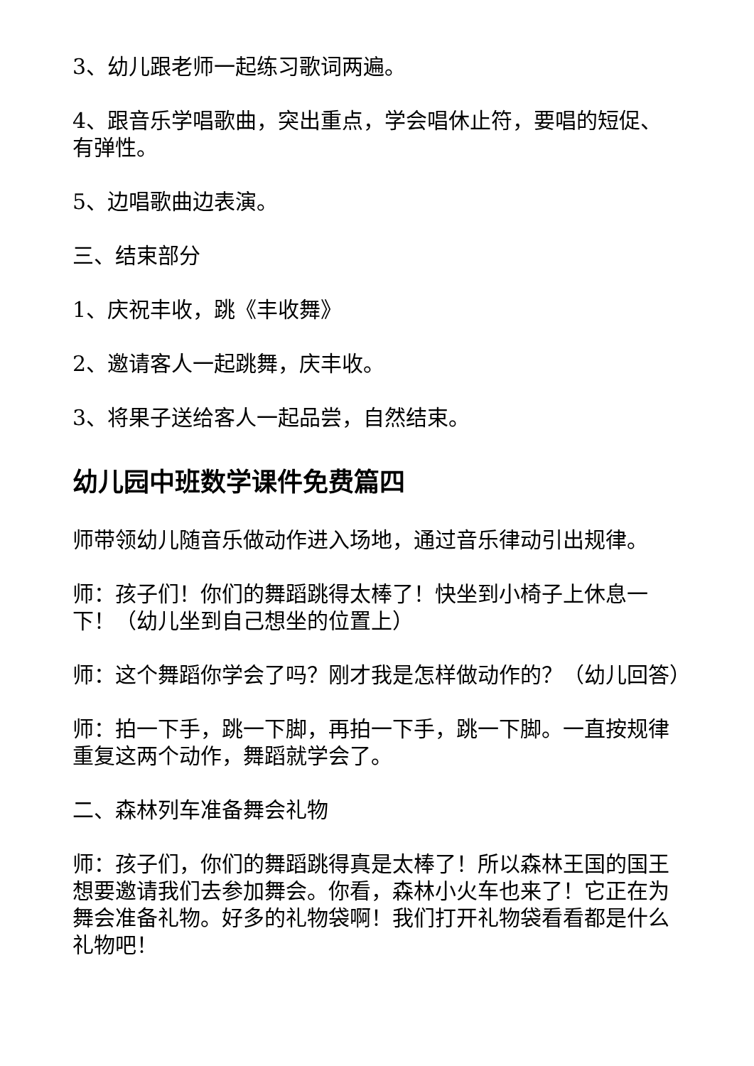3、幼儿跟老师一起练习歌词两遍。
4、跟音乐学唱歌曲，突出重点，学会唱休止符，要唱的短促、有弹性。
5、边唱歌曲边表演。
三、结束部分
1、庆祝丰收，跳《丰收舞》
2、邀请客人一起跳舞，庆丰收。
3、将果子送给客人一起品尝，自然结束。
幼儿园中班数学课件免费篇四
师带领幼儿随音乐做动作进入场地，通过音乐律动引出规律。
师：孩子们！你们的舞蹈跳得太棒了！快坐到小椅子上休息一下！（幼儿坐到自己想坐的位置上）
师：这个舞蹈你学会了吗？刚才我是怎样做动作的？（幼儿回答）
师：拍一下手，跳一下脚，再拍一下手，跳一下脚。一直按规律重复这两个动作，舞蹈就学会了。
二、森林列车准备舞会礼物
师：孩子们，你们的舞蹈跳得真是太棒了！所以森林王国的国王想要邀请我们去参加舞会。你看，森林小火车也来了！它正在为舞会准备礼物。好多的礼物袋啊！我们打开礼物袋看看都是什么礼物吧！